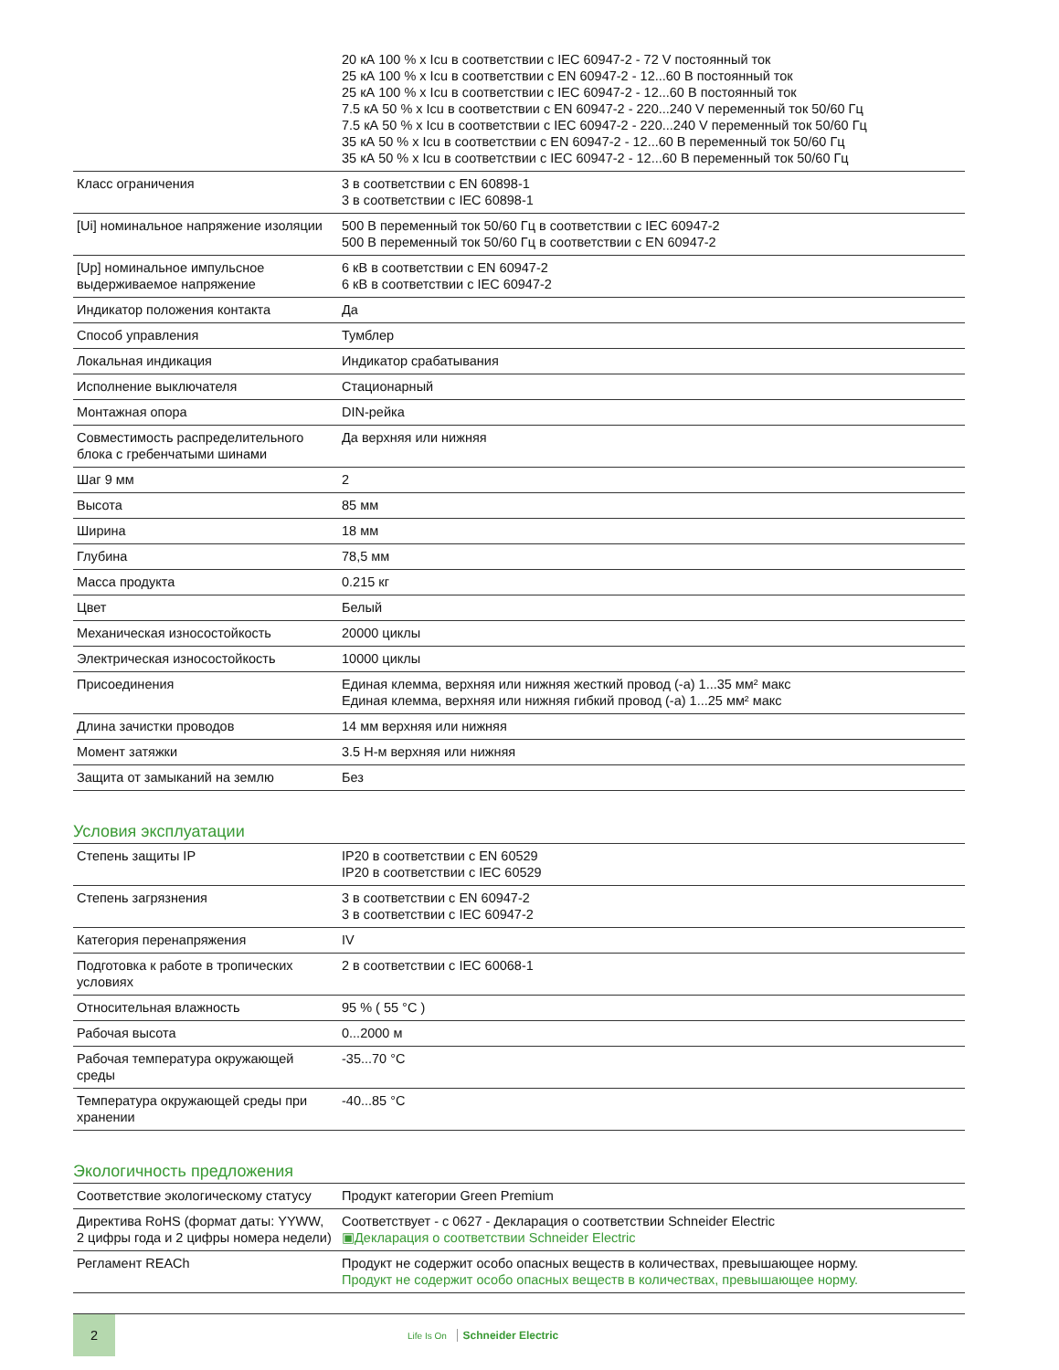| | 20 кА 100 % x Icu в соответствии с IEC 60947-2 - 72 V постоянный ток 25 кА 100 % x Icu в соответствии с EN 60947-2 - 12...60 В постоянный ток 25 кА 100 % x Icu в соответствии с IEC 60947-2 - 12...60 В постоянный ток 7.5 кА 50 % x Icu в соответствии с EN 60947-2 - 220...240 V переменный ток 50/60 Гц 7.5 кА 50 % x Icu в соответствии с IEC 60947-2 - 220...240 V переменный ток 50/60 Гц 35 кА 50 % x Icu в соответствии с EN 60947-2 - 12...60 В переменный ток 50/60 Гц 35 кА 50 % x Icu в соответствии с IEC 60947-2 - 12...60 В переменный ток 50/60 Гц |
| Класс ограничения | 3 в соответствии с EN 60898-1 3 в соответствии с IEC 60898-1 |
| [Ui] номинальное напряжение изоляции | 500 В переменный ток 50/60 Гц в соответствии с IEC 60947-2 500 В переменный ток 50/60 Гц в соответствии с EN 60947-2 |
| [Up] номинальное импульсное выдерживаемое напряжение | 6 кВ в соответствии с EN 60947-2 6 кВ в соответствии с IEC 60947-2 |
| Индикатор положения контакта | Да |
| Способ управления | Тумблер |
| Локальная индикация | Индикатор срабатывания |
| Исполнение выключателя | Стационарный |
| Монтажная опора | DIN-рейка |
| Совместимость распределительного блока с гребенчатыми шинами | Да верхняя или нижняя |
| Шаг 9 мм | 2 |
| Высота | 85 мм |
| Ширина | 18 мм |
| Глубина | 78,5 мм |
| Масса продукта | 0.215 кг |
| Цвет | Белый |
| Механическая износостойкость | 20000 циклы |
| Электрическая износостойкость | 10000 циклы |
| Присоединения | Единая клемма, верхняя или нижняя жесткий провод (-а) 1...35 мм² макс Единая клемма, верхняя или нижняя гибкий провод (-а) 1...25 мм² макс |
| Длина зачистки проводов | 14 мм верхняя или нижняя |
| Момент затяжки | 3.5 Н-м верхняя или нижняя |
| Защита от замыканий на землю | Без |
Условия эксплуатации
| Степень защиты IP | IP20 в соответствии с EN 60529 IP20 в соответствии с IEC 60529 |
| Степень загрязнения | 3 в соответствии с EN 60947-2 3 в соответствии с IEC 60947-2 |
| Категория перенапряжения | IV |
| Подготовка к работе в тропических условиях | 2 в соответствии с IEC 60068-1 |
| Относительная влажность | 95 % ( 55 °C ) |
| Рабочая высота | 0...2000 м |
| Рабочая температура окружающей среды | -35...70 °C |
| Температура окружающей среды при хранении | -40...85 °C |
Экологичность предложения
| Соответствие экологическому статусу | Продукт категории Green Premium |
| Директива RoHS (формат даты: YYWW, 2 цифры года и 2 цифры номера недели) | Соответствует - с 0627 - Декларация о соответствии Schneider Electric ▣Декларация о соответствии Schneider Electric |
| Регламент REACh | Продукт не содержит особо опасных веществ в количествах, превышающее норму. Продукт не содержит особо опасных веществ в количествах, превышающее норму. |
2
Life Is On Schneider Electric